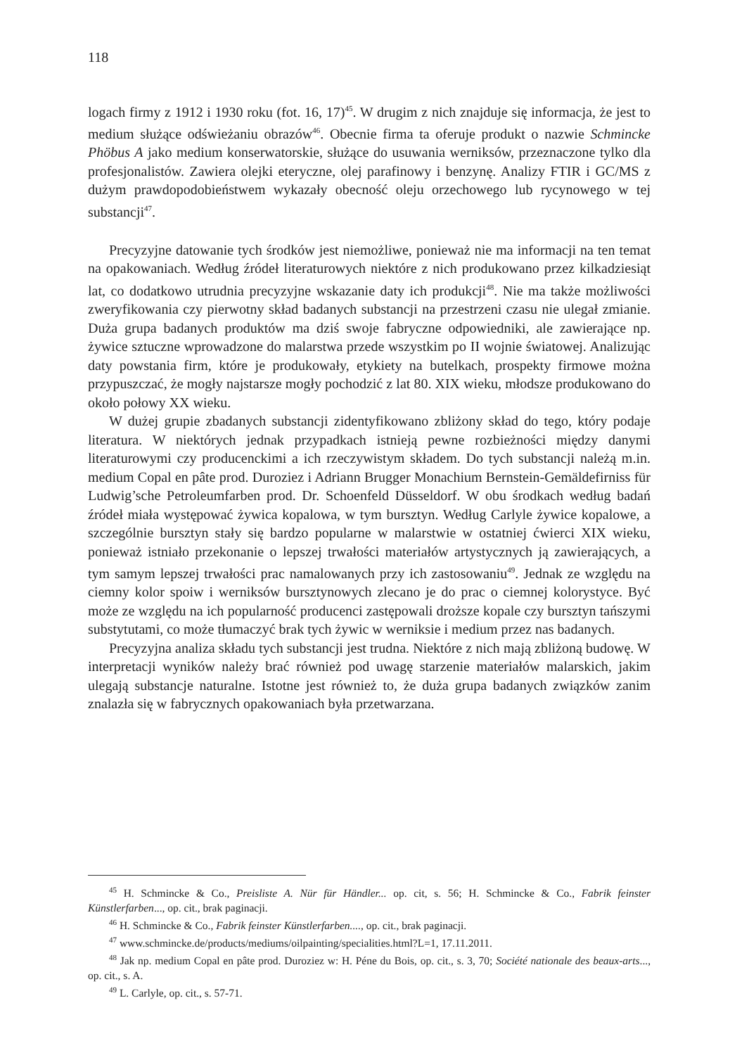118
logach firmy z 1912 i 1930 roku (fot. 16, 17)<sup>45</sup>. W drugim z nich znajduje się informacja, że jest to medium służące odświeżaniu obrazów<sup>46</sup>. Obecnie firma ta oferuje produkt o nazwie Schmincke Phöbus A jako medium konserwatorskie, służące do usuwania werniksów, przeznaczone tylko dla profesjonalistów. Zawiera olejki eteryczne, olej parafinowy i benzynę. Analizy FTIR i GC/MS z dużym prawdopodobieństwem wykazały obecność oleju orzechowego lub rycynowego w tej substancji<sup>47</sup>.
Precyzyjne datowanie tych środków jest niemożliwe, ponieważ nie ma informacji na ten temat na opakowaniach. Według źródeł literaturowych niektóre z nich produkowano przez kilkadziesiąt lat, co dodatkowo utrudnia precyzyjne wskazanie daty ich produkcji<sup>48</sup>. Nie ma także możliwości zweryfikowania czy pierwotny skład badanych substancji na przestrzeni czasu nie ulegał zmianie. Duża grupa badanych produktów ma dziś swoje fabryczne odpowiedniki, ale zawierające np. żywice sztuczne wprowadzone do malarstwa przede wszystkim po II wojnie światowej. Analizując daty powstania firm, które je produkowały, etykiety na butelkach, prospekty firmowe można przypuszczać, że mogły najstarsze mogły pochodzić z lat 80. XIX wieku, młodsze produkowano do około połowy XX wieku.
W dużej grupie zbadanych substancji zidentyfikowano zbliżony skład do tego, który podaje literatura. W niektórych jednak przypadkach istnieją pewne rozbieżności między danymi literaturowymi czy producenckimi a ich rzeczywistym składem. Do tych substancji należą m.in. medium Copal en pâte prod. Duroziez i Adriann Brugger Monachium Bernstein-Gemäldefirniss für Ludwig’sche Petroleumfarben prod. Dr. Schoenfeld Düsseldorf. W obu środkach według badań źródeł miała występować żywica kopalowa, w tym bursztyn. Według Carlyle żywice kopalowe, a szczególnie bursztyn stały się bardzo popularne w malarstwie w ostatniej ćwierci XIX wieku, ponieważ istniało przekonanie o lepszej trwałości materiałów artystycznych ją zawierających, a tym samym lepszej trwałości prac namalowanych przy ich zastosowaniu<sup>49</sup>. Jednak ze względu na ciemny kolor spoiw i werniksów bursztynowych zlecano je do prac o ciemnej kolorystyce. Być może ze względu na ich popularność producenci zastępowali droższe kopale czy bursztyn tańszymi substytutami, co może tłumaczyć brak tych żywic w werniksie i medium przez nas badanych.
Precyzyjna analiza składu tych substancji jest trudna. Niektóre z nich mają zbliżoną budowę. W interpretacji wyników należy brać również pod uwagę starzenie materiałów malarskich, jakim ulegają substancje naturalne. Istotne jest również to, że duża grupa badanych związków zanim znalazła się w fabrycznych opakowaniach była przetwarzana.
<sup>45</sup> H. Schmincke & Co., Preisliste A. Nür für Händler... op. cit, s. 56; H. Schmincke & Co., Fabrik feinster Künstlerfarben..., op. cit., brak paginacji.
<sup>46</sup> H. Schmincke & Co., Fabrik feinster Künstlerfarben...., op. cit., brak paginacji.
<sup>47</sup> www.schmincke.de/products/mediums/oilpainting/specialities.html?L=1, 17.11.2011.
<sup>48</sup> Jak np. medium Copal en pâte prod. Duroziez w: H. Péne du Bois, op. cit., s. 3, 70; Société nationale des beaux-arts..., op. cit., s. A.
<sup>49</sup> L. Carlyle, op. cit., s. 57-71.